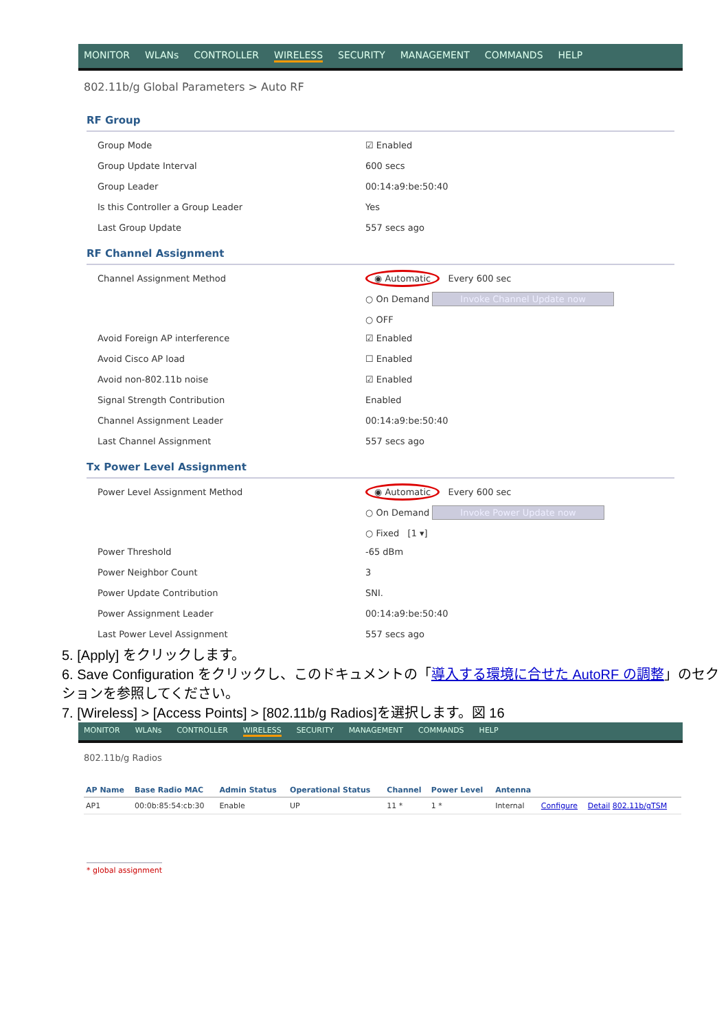MONITOR WLANs CONTROLLER WIRELESS SECURITY MANAGEMENT COMMANDS HELP
802.11b/g Global Parameters > Auto RF
RF Group
| Group Mode | ☑ Enabled |
| Group Update Interval | 600 secs |
| Group Leader | 00:14:a9:be:50:40 |
| Is this Controller a Group Leader | Yes |
| Last Group Update | 557 secs ago |
RF Channel Assignment
| Channel Assignment Method | ◉ Automatic Every 600 sec ○ On Demand Invoke Channel Update now ○ OFF |
| Avoid Foreign AP interference | ☑ Enabled |
| Avoid Cisco AP load | ☐ Enabled |
| Avoid non-802.11b noise | ☑ Enabled |
| Signal Strength Contribution | Enabled |
| Channel Assignment Leader | 00:14:a9:be:50:40 |
| Last Channel Assignment | 557 secs ago |
Tx Power Level Assignment
| Power Level Assignment Method | ◉ Automatic Every 600 sec ○ On Demand Invoke Power Update now ○ Fixed [1 ▾] |
| Power Threshold | -65 dBm |
| Power Neighbor Count | 3 |
| Power Update Contribution | SNI. |
| Power Assignment Leader | 00:14:a9:be:50:40 |
| Last Power Level Assignment | 557 secs ago |
5. [Apply] をクリックします。
6. Save Configuration をクリックし、このドキュメントの「導入する環境に合せた AutoRF の調整」のセクションを参照してください。
7. [Wireless] > [Access Points] > [802.11b/g Radios]を選択します。図 16
MONITOR WLANs CONTROLLER WIRELESS SECURITY MANAGEMENT COMMANDS HELP
802.11b/g Radios
| AP Name | Base Radio MAC | Admin Status | Operational Status | Channel | Power Level | Antenna | | |
| --- | --- | --- | --- | --- | --- | --- | --- | --- |
| AP1 | 00:0b:85:54:cb:30 | Enable | UP | 11 * | 1 * | Internal | Configure | Detail 802.11b/gTSM |
* global assignment